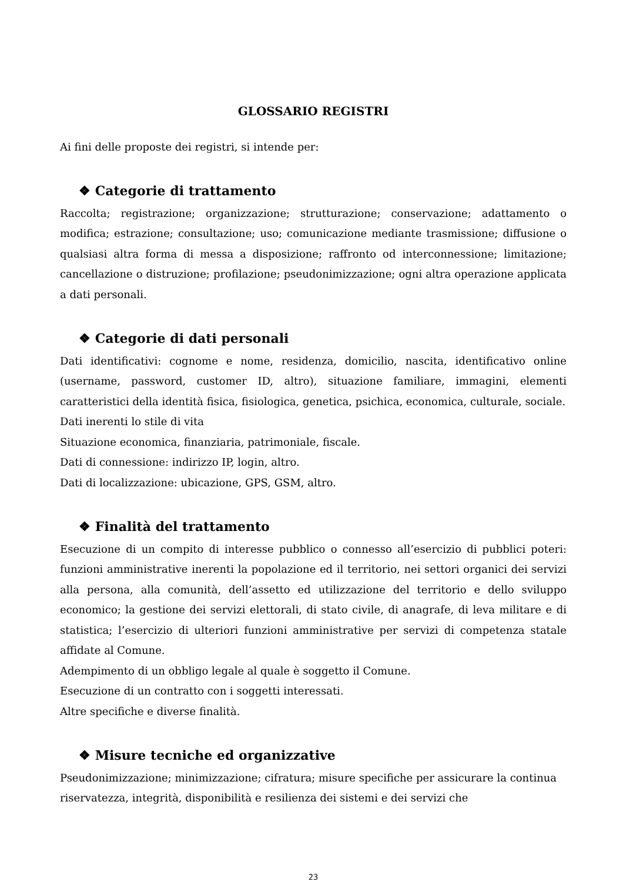GLOSSARIO REGISTRI
Ai fini delle proposte dei registri, si intende per:
❖ Categorie di trattamento
Raccolta; registrazione; organizzazione; strutturazione; conservazione; adattamento o modifica; estrazione; consultazione; uso; comunicazione mediante trasmissione; diffusione o qualsiasi altra forma di messa a disposizione; raffronto od interconnessione; limitazione; cancellazione o distruzione; profilazione; pseudonimizzazione; ogni altra operazione applicata a dati personali.
❖ Categorie di dati personali
Dati identificativi: cognome e nome, residenza, domicilio, nascita, identificativo online (username, password, customer ID, altro), situazione familiare, immagini, elementi caratteristici della identità fisica, fisiologica, genetica, psichica, economica, culturale, sociale.
Dati inerenti lo stile di vita
Situazione economica, finanziaria, patrimoniale, fiscale.
Dati di connessione: indirizzo IP, login, altro.
Dati di localizzazione: ubicazione, GPS, GSM, altro.
❖ Finalità del trattamento
Esecuzione di un compito di interesse pubblico o connesso all’esercizio di pubblici poteri: funzioni amministrative inerenti la popolazione ed il territorio, nei settori organici dei servizi alla persona, alla comunità, dell’assetto ed utilizzazione del territorio e dello sviluppo economico; la gestione dei servizi elettorali, di stato civile, di anagrafe, di leva militare e di statistica; l’esercizio di ulteriori funzioni amministrative per servizi di competenza statale affidate al Comune.
Adempimento di un obbligo legale al quale è soggetto il Comune.
Esecuzione di un contratto con i soggetti interessati.
Altre specifiche e diverse finalità.
❖ Misure tecniche ed organizzative
Pseudonimizzazione; minimizzazione; cifratura; misure specifiche per assicurare la continua riservatezza, integrità, disponibilità e resilienza dei sistemi e dei servizi che
23